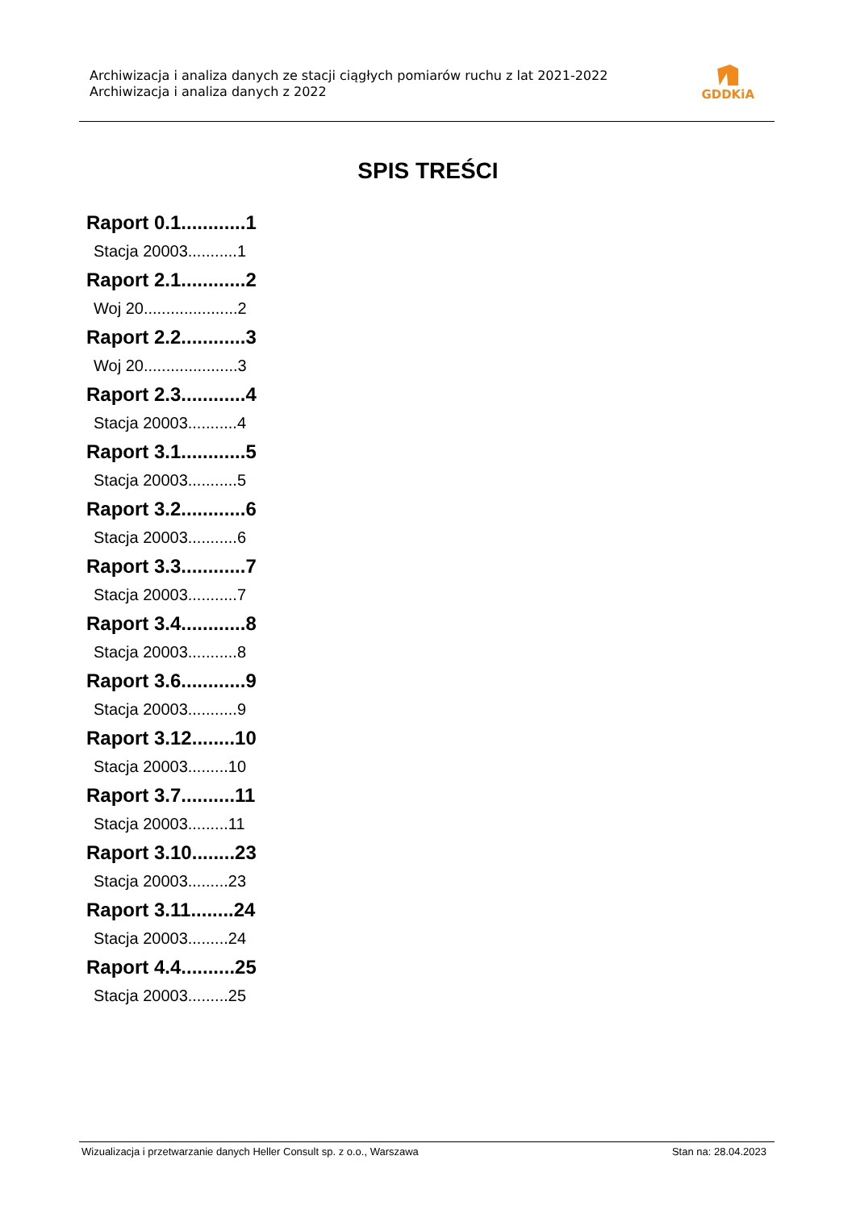Archiwizacja i analiza danych ze stacji ciągłych pomiarów ruchu z lat 2021-2022
Archiwizacja i analiza danych z 2022
GDDKiA
SPIS TREŚCI
Raport 0.1............1
Stacja 20003...........1
Raport 2.1............2
Woj 20.....................2
Raport 2.2............3
Woj 20.....................3
Raport 2.3............4
Stacja 20003...........4
Raport 3.1............5
Stacja 20003...........5
Raport 3.2............6
Stacja 20003...........6
Raport 3.3............7
Stacja 20003...........7
Raport 3.4............8
Stacja 20003...........8
Raport 3.6............9
Stacja 20003...........9
Raport 3.12........10
Stacja 20003.........10
Raport 3.7..........11
Stacja 20003.........11
Raport 3.10........23
Stacja 20003.........23
Raport 3.11........24
Stacja 20003.........24
Raport 4.4..........25
Stacja 20003.........25
Wizualizacja i przetwarzanie danych Heller Consult sp. z o.o., Warszawa Stan na: 28.04.2023